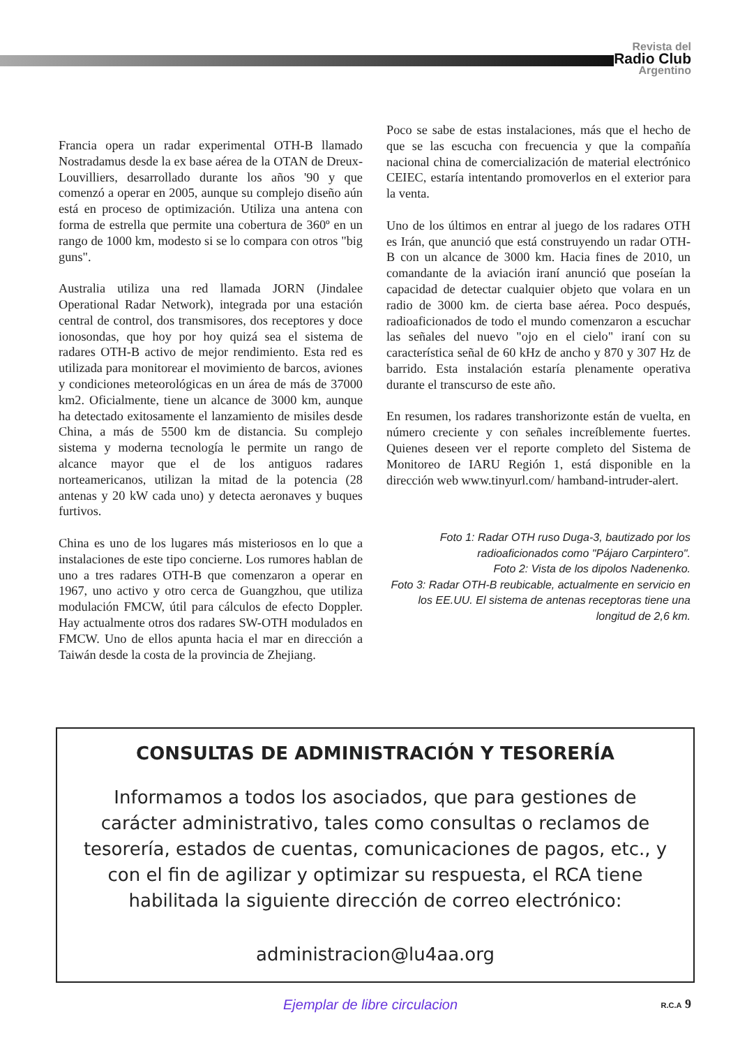Revista del
Radio Club
Argentino
Francia opera un radar experimental OTH-B llamado Nostradamus desde la ex base aérea de la OTAN de Dreux-Louvilliers, desarrollado durante los años '90 y que comenzó a operar en 2005, aunque su complejo diseño aún está en proceso de optimización. Utiliza una antena con forma de estrella que permite una cobertura de 360º en un rango de 1000 km, modesto si se lo compara con otros "big guns".
Australia utiliza una red llamada JORN (Jindalee Operational Radar Network), integrada por una estación central de control, dos transmisores, dos receptores y doce ionosondas, que hoy por hoy quizá sea el sistema de radares OTH-B activo de mejor rendimiento. Esta red es utilizada para monitorear el movimiento de barcos, aviones y condiciones meteorológicas en un área de más de 37000 km2. Oficialmente, tiene un alcance de 3000 km, aunque ha detectado exitosamente el lanzamiento de misiles desde China, a más de 5500 km de distancia. Su complejo sistema y moderna tecnología le permite un rango de alcance mayor que el de los antiguos radares norteamericanos, utilizan la mitad de la potencia (28 antenas y 20 kW cada uno) y detecta aeronaves y buques furtivos.
China es uno de los lugares más misteriosos en lo que a instalaciones de este tipo concierne. Los rumores hablan de uno a tres radares OTH-B que comenzaron a operar en 1967, uno activo y otro cerca de Guangzhou, que utiliza modulación FMCW, útil para cálculos de efecto Doppler. Hay actualmente otros dos radares SW-OTH modulados en FMCW. Uno de ellos apunta hacia el mar en dirección a Taiwán desde la costa de la provincia de Zhejiang.
Poco se sabe de estas instalaciones, más que el hecho de que se las escucha con frecuencia y que la compañía nacional china de comercialización de material electrónico CEIEC, estaría intentando promoverlos en el exterior para la venta.
Uno de los últimos en entrar al juego de los radares OTH es Irán, que anunció que está construyendo un radar OTH-B con un alcance de 3000 km. Hacia fines de 2010, un comandante de la aviación iraní anunció que poseían la capacidad de detectar cualquier objeto que volara en un radio de 3000 km. de cierta base aérea. Poco después, radioaficionados de todo el mundo comenzaron a escuchar las señales del nuevo "ojo en el cielo" iraní con su característica señal de 60 kHz de ancho y 870 y 307 Hz de barrido. Esta instalación estaría plenamente operativa durante el transcurso de este año.
En resumen, los radares transhorizonte están de vuelta, en número creciente y con señales increíblemente fuertes. Quienes deseen ver el reporte completo del Sistema de Monitoreo de IARU Región 1, está disponible en la dirección web www.tinyurl.com/ hamband-intruder-alert.
Foto 1: Radar OTH ruso Duga-3, bautizado por los radioaficionados como "Pájaro Carpintero".
Foto 2: Vista de los dipolos Nadenenko.
Foto 3: Radar OTH-B reubicable, actualmente en servicio en los EE.UU. El sistema de antenas receptoras tiene una longitud de 2,6 km.
CONSULTAS DE ADMINISTRACIÓN Y TESORERÍA
Informamos a todos los asociados, que para gestiones de carácter administrativo, tales como consultas o reclamos de tesorería, estados de cuentas, comunicaciones de pagos, etc., y con el fin de agilizar y optimizar su respuesta, el RCA tiene habilitada la siguiente dirección de correo electrónico:
administracion@lu4aa.org
Ejemplar de libre circulacion R.C.A 9